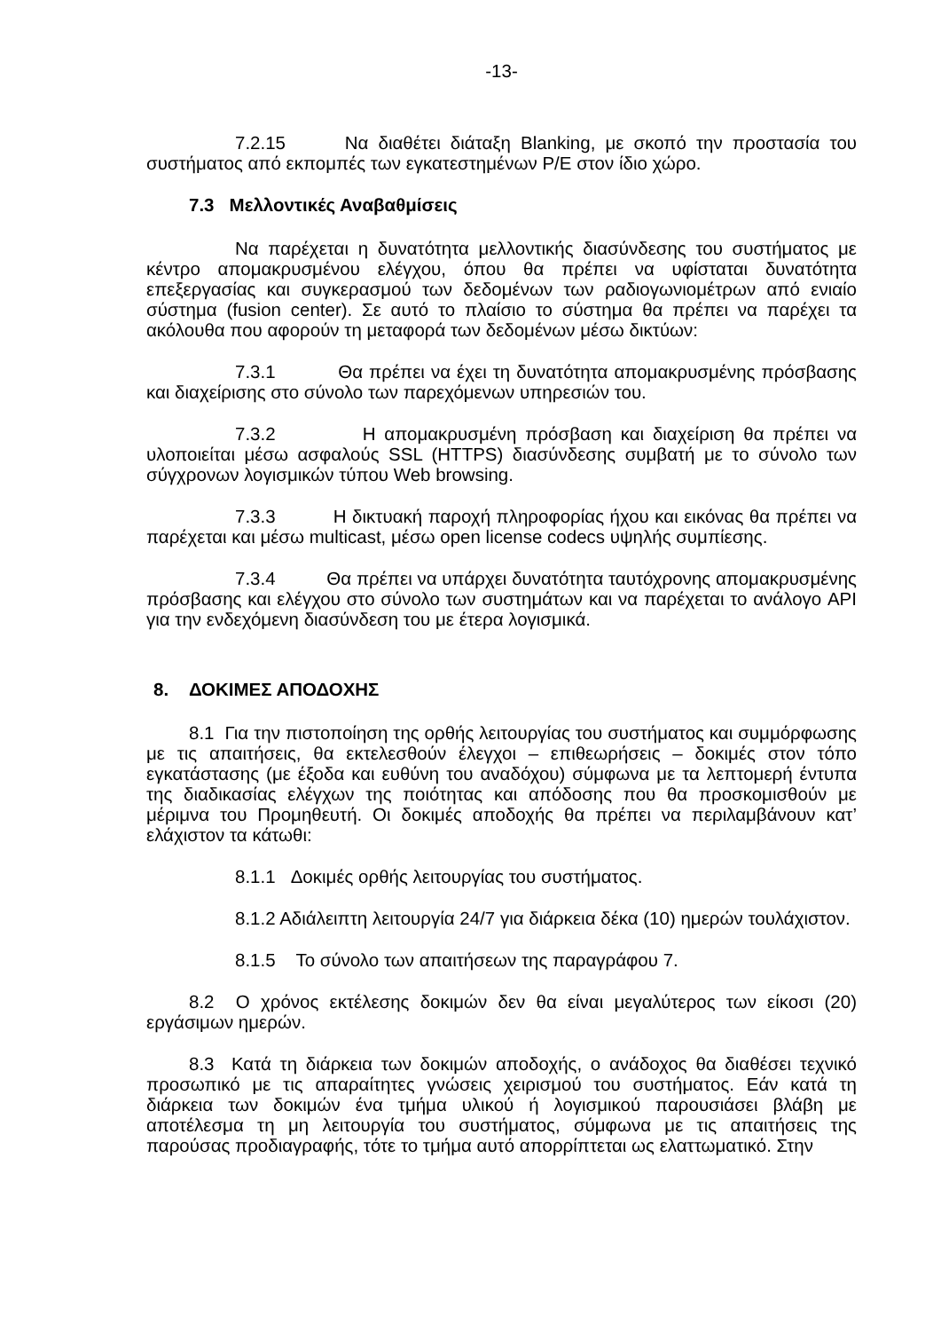-13-
7.2.15 Να διαθέτει διάταξη Blanking, με σκοπό την προστασία του συστήματος από εκπομπές των εγκατεστημένων Ρ/Ε στον ίδιο χώρο.
7.3 Μελλοντικές Αναβαθμίσεις
Να παρέχεται η δυνατότητα μελλοντικής διασύνδεσης του συστήματος με κέντρο απομακρυσμένου ελέγχου, όπου θα πρέπει να υφίσταται δυνατότητα επεξεργασίας και συγκερασμού των δεδομένων των ραδιογωνιομέτρων από ενιαίο σύστημα (fusion center). Σε αυτό το πλαίσιο το σύστημα θα πρέπει να παρέχει τα ακόλουθα που αφορούν τη μεταφορά των δεδομένων μέσω δικτύων:
7.3.1 Θα πρέπει να έχει τη δυνατότητα απομακρυσμένης πρόσβασης και διαχείρισης στο σύνολο των παρεχόμενων υπηρεσιών του.
7.3.2 Η απομακρυσμένη πρόσβαση και διαχείριση θα πρέπει να υλοποιείται μέσω ασφαλούς SSL (HTTPS) διασύνδεσης συμβατή με το σύνολο των σύγχρονων λογισμικών τύπου Web browsing.
7.3.3 Η δικτυακή παροχή πληροφορίας ήχου και εικόνας θα πρέπει να παρέχεται και μέσω multicast, μέσω open license codecs υψηλής συμπίεσης.
7.3.4 Θα πρέπει να υπάρχει δυνατότητα ταυτόχρονης απομακρυσμένης πρόσβασης και ελέγχου στο σύνολο των συστημάτων και να παρέχεται το ανάλογο API για την ενδεχόμενη διασύνδεση του με έτερα λογισμικά.
8. ΔΟΚΙΜΕΣ ΑΠΟΔΟΧΗΣ
8.1 Για την πιστοποίηση της ορθής λειτουργίας του συστήματος και συμμόρφωσης με τις απαιτήσεις, θα εκτελεσθούν έλεγχοι – επιθεωρήσεις – δοκιμές στον τόπο εγκατάστασης (με έξοδα και ευθύνη του αναδόχου) σύμφωνα με τα λεπτομερή έντυπα της διαδικασίας ελέγχων της ποιότητας και απόδοσης που θα προσκομισθούν με μέριμνα του Προμηθευτή. Οι δοκιμές αποδοχής θα πρέπει να περιλαμβάνουν κατ’ ελάχιστον τα κάτωθι:
8.1.1 Δοκιμές ορθής λειτουργίας του συστήματος.
8.1.2 Αδιάλειπτη λειτουργία 24/7 για διάρκεια δέκα (10) ημερών τουλάχιστον.
8.1.5 Το σύνολο των απαιτήσεων της παραγράφου 7.
8.2 Ο χρόνος εκτέλεσης δοκιμών δεν θα είναι μεγαλύτερος των είκοσι (20) εργάσιμων ημερών.
8.3 Κατά τη διάρκεια των δοκιμών αποδοχής, ο ανάδοχος θα διαθέσει τεχνικό προσωπικό με τις απαραίτητες γνώσεις χειρισμού του συστήματος. Εάν κατά τη διάρκεια των δοκιμών ένα τμήμα υλικού ή λογισμικού παρουσιάσει βλάβη με αποτέλεσμα τη μη λειτουργία του συστήματος, σύμφωνα με τις απαιτήσεις της παρούσας προδιαγραφής, τότε το τμήμα αυτό απορρίπτεται ως ελαττωματικό. Στην